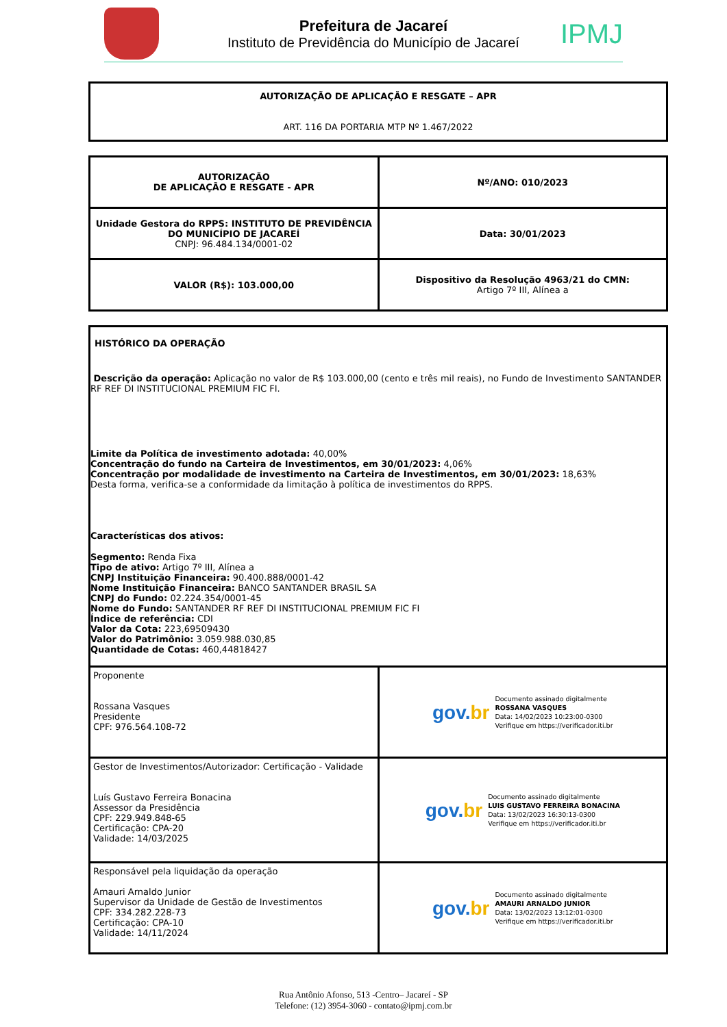Prefeitura de Jacareí
Instituto de Previdência do Município de Jacareí
IPMJ
| AUTORIZAÇÃO DE APLICAÇÃO E RESGATE – APR ART. 116 DA PORTARIA MTP Nº 1.467/2022 |
| AUTORIZAÇÃO DE APLICAÇÃO E RESGATE - APR | Nº/ANO: 010/2023 |
| Unidade Gestora do RPPS: INSTITUTO DE PREVIDÊNCIA DO MUNICÍPIO DE JACAREÍ CNPJ: 96.484.134/0001-02 | Data: 30/01/2023 |
| VALOR (R$): 103.000,00 | Dispositivo da Resolução 4963/21 do CMN: Artigo 7º III, Alínea a |
| HISTÓRICO DA OPERAÇÃO Descrição da operação: Aplicação no valor de R$ 103.000,00 (cento e três mil reais), no Fundo de Investimento SANTANDER RF REF DI INSTITUCIONAL PREMIUM FIC FI. Limite da Política de investimento adotada: 40,00% Concentração do fundo na Carteira de Investimentos, em 30/01/2023: 4,06% Concentração por modalidade de investimento na Carteira de Investimentos, em 30/01/2023: 18,63% Desta forma, verifica-se a conformidade da limitação à política de investimentos do RPPS. Características dos ativos: Segmento: Renda Fixa Tipo de ativo: Artigo 7º III, Alínea a CNPJ Instituição Financeira: 90.400.888/0001-42 Nome Instituição Financeira: BANCO SANTANDER BRASIL SA CNPJ do Fundo: 02.224.354/0001-45 Nome do Fundo: SANTANDER RF REF DI INSTITUCIONAL PREMIUM FIC FI Índice de referência: CDI Valor da Cota: 223,69509430 Valor do Patrimônio: 3.059.988.030,85 Quantidade de Cotas: 460,44818427 | |
| Proponente Rossana Vasques Presidente CPF: 976.564.108-72 | gov. br Documento assinado digitalmente ROSSANA VASQUES Data: 14/02/2023 10:23:00-0300 Verifique em https://verificador.iti.br |
| Gestor de Investimentos/Autorizador: Certificação - Validade Luís Gustavo Ferreira Bonacina Assessor da Presidência CPF: 229.949.848-65 Certificação: CPA-20 Validade: 14/03/2025 | gov. br Documento assinado digitalmente LUIS GUSTAVO FERREIRA BONACINA Data: 13/02/2023 16:30:13-0300 Verifique em https://verificador.iti.br |
| Responsável pela liquidação da operação Amauri Arnaldo Junior Supervisor da Unidade de Gestão de Investimentos CPF: 334.282.228-73 Certificação: CPA-10 Validade: 14/11/2024 | gov. br Documento assinado digitalmente AMAURI ARNALDO JUNIOR Data: 13/02/2023 13:12:01-0300 Verifique em https://verificador.iti.br |
Rua Antônio Afonso, 513 -Centro– Jacareí - SP
Telefone: (12) 3954-3060 - contato@ipmj.com.br